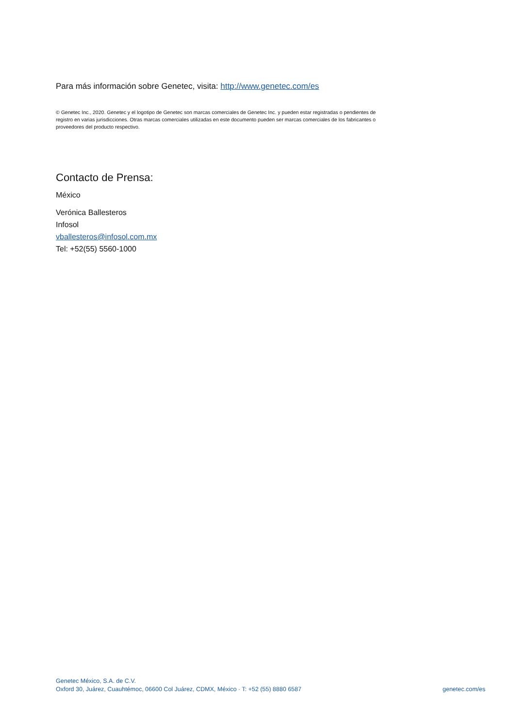Para más información sobre Genetec, visita: http://www.genetec.com/es
© Genetec Inc., 2020. Genetec y el logotipo de Genetec son marcas comerciales de Genetec Inc. y pueden estar registradas o pendientes de registro en varias jurisdicciones. Otras marcas comerciales utilizadas en este documento pueden ser marcas comerciales de los fabricantes o proveedores del producto respectivo.
Contacto de Prensa:
México
Verónica Ballesteros
Infosol
vballesteros@infosol.com.mx
Tel: +52(55) 5560-1000
Genetec México, S.A. de C.V.
Oxford 30, Juárez, Cuauhtémoc, 06600 Col Juárez, CDMX, México · T: +52 (55) 8880 6587
genetec.com/es